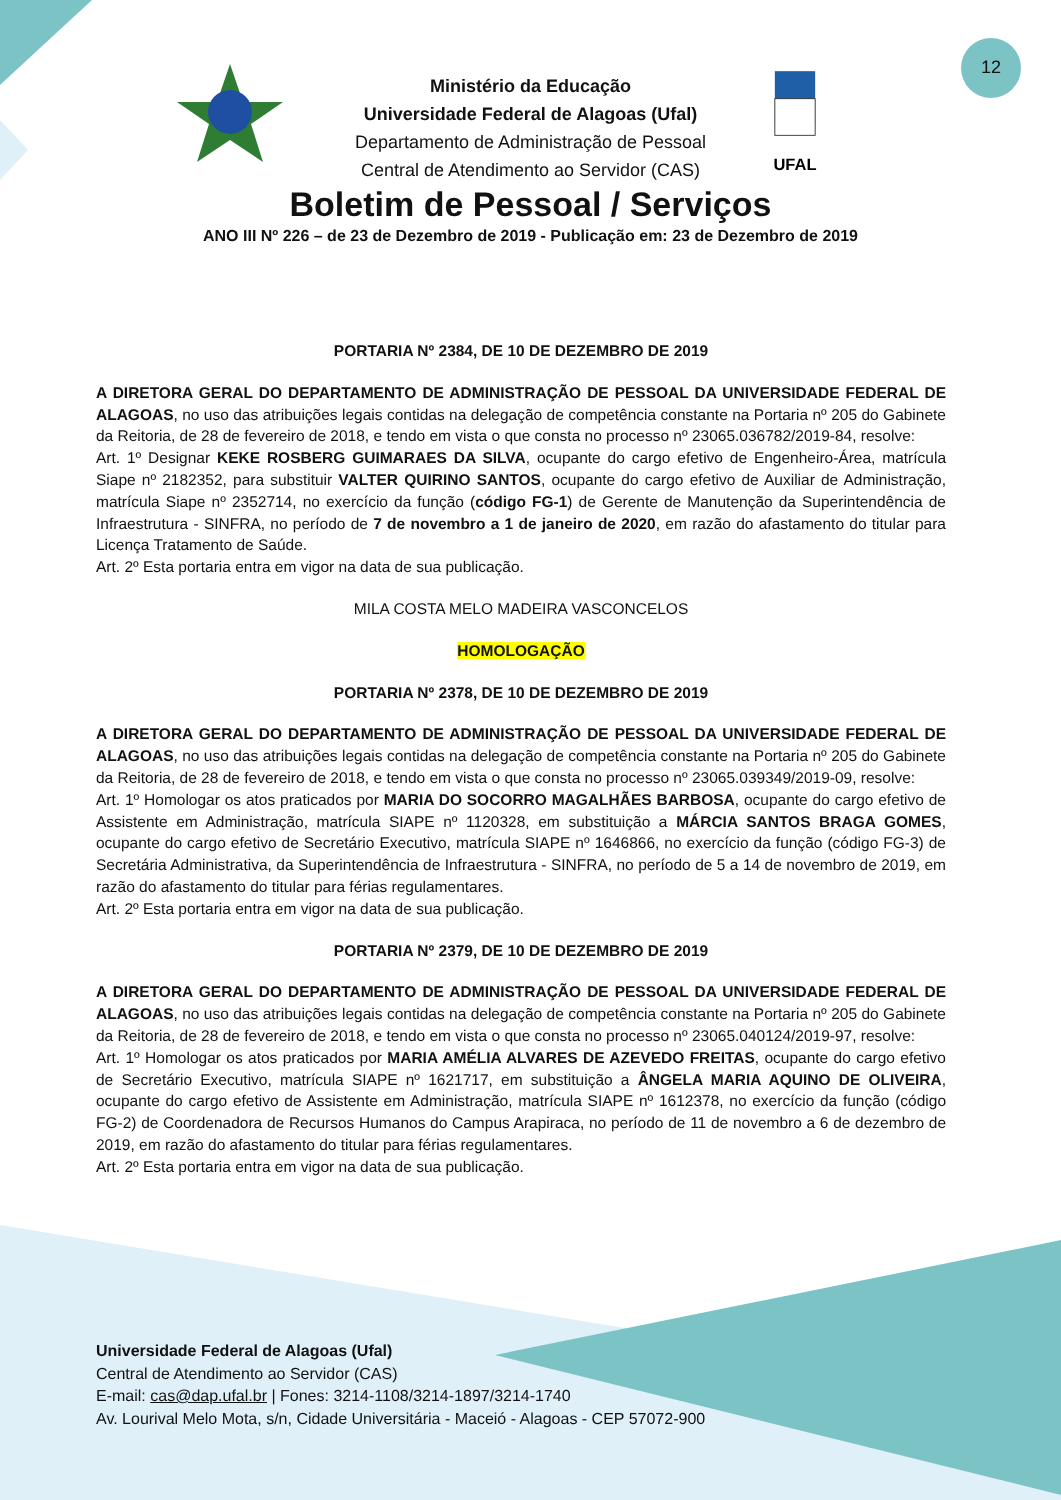12
UFAL
Ministério da Educação
Universidade Federal de Alagoas (Ufal)
Departamento de Administração de Pessoal
Central de Atendimento ao Servidor (CAS)
Boletim de Pessoal / Serviços
ANO III Nº 226 – de 23 de Dezembro de 2019 - Publicação em: 23 de Dezembro de 2019
PORTARIA Nº 2384, DE 10 DE DEZEMBRO DE 2019
A DIRETORA GERAL DO DEPARTAMENTO DE ADMINISTRAÇÃO DE PESSOAL DA UNIVERSIDADE FEDERAL DE ALAGOAS, no uso das atribuições legais contidas na delegação de competência constante na Portaria nº 205 do Gabinete da Reitoria, de 28 de fevereiro de 2018, e tendo em vista o que consta no processo nº 23065.036782/2019-84, resolve:
Art. 1º Designar KEKE ROSBERG GUIMARAES DA SILVA, ocupante do cargo efetivo de Engenheiro-Área, matrícula Siape nº 2182352, para substituir VALTER QUIRINO SANTOS, ocupante do cargo efetivo de Auxiliar de Administração, matrícula Siape nº 2352714, no exercício da função (código FG-1) de Gerente de Manutenção da Superintendência de Infraestrutura - SINFRA, no período de 7 de novembro a 1 de janeiro de 2020, em razão do afastamento do titular para Licença Tratamento de Saúde.
Art. 2º Esta portaria entra em vigor na data de sua publicação.
MILA COSTA MELO MADEIRA VASCONCELOS
HOMOLOGAÇÃO
PORTARIA Nº 2378, DE 10 DE DEZEMBRO DE 2019
A DIRETORA GERAL DO DEPARTAMENTO DE ADMINISTRAÇÃO DE PESSOAL DA UNIVERSIDADE FEDERAL DE ALAGOAS, no uso das atribuições legais contidas na delegação de competência constante na Portaria nº 205 do Gabinete da Reitoria, de 28 de fevereiro de 2018, e tendo em vista o que consta no processo nº 23065.039349/2019-09, resolve:
Art. 1º Homologar os atos praticados por MARIA DO SOCORRO MAGALHÃES BARBOSA, ocupante do cargo efetivo de Assistente em Administração, matrícula SIAPE nº 1120328, em substituição a MÁRCIA SANTOS BRAGA GOMES, ocupante do cargo efetivo de Secretário Executivo, matrícula SIAPE nº 1646866, no exercício da função (código FG-3) de Secretária Administrativa, da Superintendência de Infraestrutura - SINFRA, no período de 5 a 14 de novembro de 2019, em razão do afastamento do titular para férias regulamentares.
Art. 2º Esta portaria entra em vigor na data de sua publicação.
PORTARIA Nº 2379, DE 10 DE DEZEMBRO DE 2019
A DIRETORA GERAL DO DEPARTAMENTO DE ADMINISTRAÇÃO DE PESSOAL DA UNIVERSIDADE FEDERAL DE ALAGOAS, no uso das atribuições legais contidas na delegação de competência constante na Portaria nº 205 do Gabinete da Reitoria, de 28 de fevereiro de 2018, e tendo em vista o que consta no processo nº 23065.040124/2019-97, resolve:
Art. 1º Homologar os atos praticados por MARIA AMÉLIA ALVARES DE AZEVEDO FREITAS, ocupante do cargo efetivo de Secretário Executivo, matrícula SIAPE nº 1621717, em substituição a ÂNGELA MARIA AQUINO DE OLIVEIRA, ocupante do cargo efetivo de Assistente em Administração, matrícula SIAPE nº 1612378, no exercício da função (código FG-2) de Coordenadora de Recursos Humanos do Campus Arapiraca, no período de 11 de novembro a 6 de dezembro de 2019, em razão do afastamento do titular para férias regulamentares.
Art. 2º Esta portaria entra em vigor na data de sua publicação.
Universidade Federal de Alagoas (Ufal)
Central de Atendimento ao Servidor (CAS)
E-mail: cas@dap.ufal.br | Fones: 3214-1108/3214-1897/3214-1740
Av. Lourival Melo Mota, s/n, Cidade Universitária - Maceió - Alagoas - CEP 57072-900